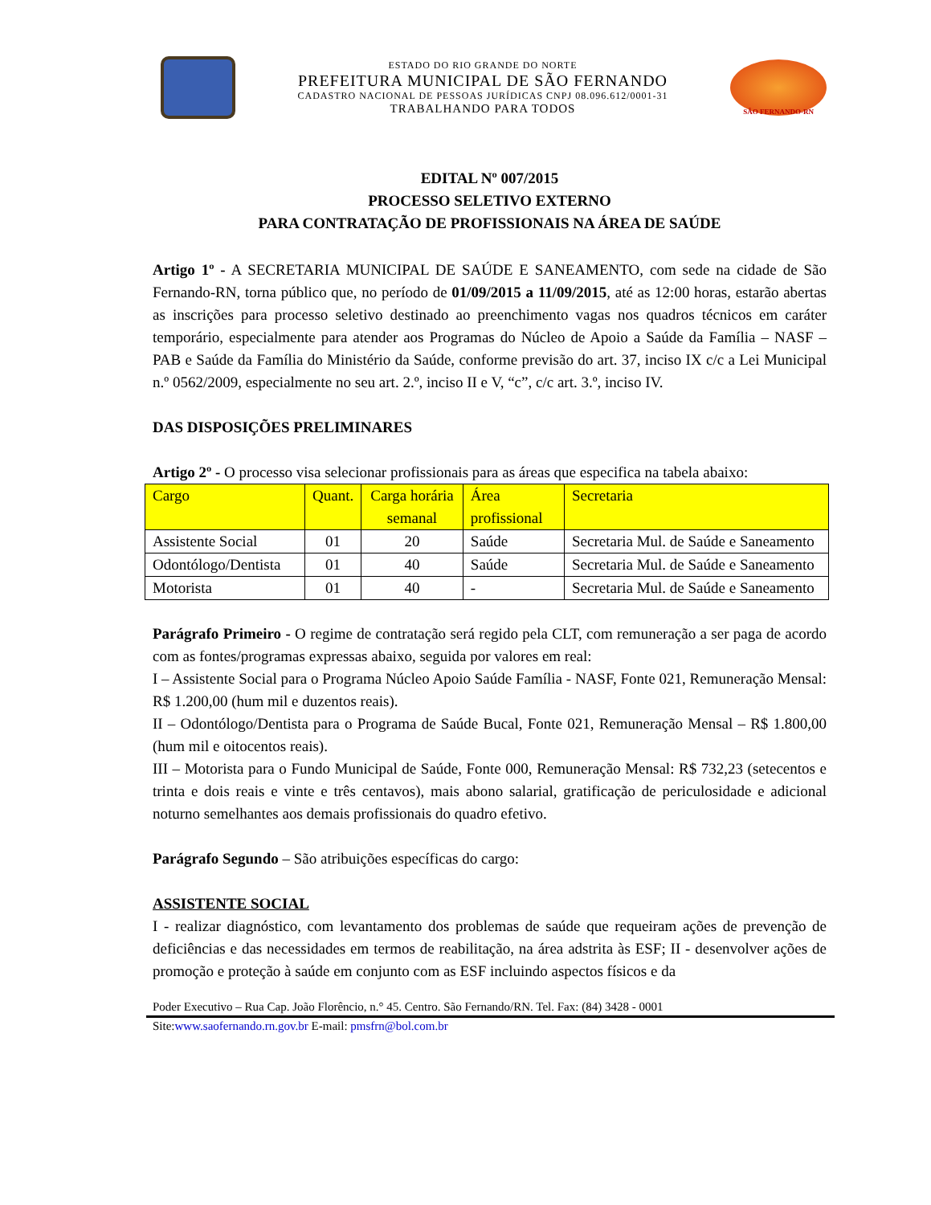ESTADO DO RIO GRANDE DO NORTE
PREFEITURA MUNICIPAL DE SÃO FERNANDO
CADASTRO NACIONAL DE PESSOAS JURÍDICAS CNPJ 08.096.612/0001-31
TRABALHANDO PARA TODOS
SÃO FERNANDO-RN
EDITAL Nº 007/2015
PROCESSO SELETIVO EXTERNO
PARA CONTRATAÇÃO DE PROFISSIONAIS NA ÁREA DE SAÚDE
Artigo 1º - A SECRETARIA MUNICIPAL DE SAÚDE E SANEAMENTO, com sede na cidade de São Fernando-RN, torna público que, no período de 01/09/2015 a 11/09/2015, até as 12:00 horas, estarão abertas as inscrições para processo seletivo destinado ao preenchimento vagas nos quadros técnicos em caráter temporário, especialmente para atender aos Programas do Núcleo de Apoio a Saúde da Família – NASF – PAB e Saúde da Família do Ministério da Saúde, conforme previsão do art. 37, inciso IX c/c a Lei Municipal n.º 0562/2009, especialmente no seu art. 2.º, inciso II e V, “c”, c/c art. 3.º, inciso IV.
DAS DISPOSIÇÕES PRELIMINARES
Artigo 2º - O processo visa selecionar profissionais para as áreas que especifica na tabela abaixo:
| Cargo | Quant. | Carga horária semanal | Área profissional | Secretaria |
| --- | --- | --- | --- | --- |
| Assistente Social | 01 | 20 | Saúde | Secretaria Mul. de Saúde e Saneamento |
| Odontólogo/Dentista | 01 | 40 | Saúde | Secretaria Mul. de Saúde e Saneamento |
| Motorista | 01 | 40 | - | Secretaria Mul. de Saúde e Saneamento |
Parágrafo Primeiro - O regime de contratação será regido pela CLT, com remuneração a ser paga de acordo com as fontes/programas expressas abaixo, seguida por valores em real:
I – Assistente Social para o Programa Núcleo Apoio Saúde Família - NASF, Fonte 021, Remuneração Mensal: R$ 1.200,00 (hum mil e duzentos reais).
II – Odontólogo/Dentista para o Programa de Saúde Bucal, Fonte 021, Remuneração Mensal – R$ 1.800,00 (hum mil e oitocentos reais).
III – Motorista para o Fundo Municipal de Saúde, Fonte 000, Remuneração Mensal: R$ 732,23 (setecentos e trinta e dois reais e vinte e três centavos), mais abono salarial, gratificação de periculosidade e adicional noturno semelhantes aos demais profissionais do quadro efetivo.
Parágrafo Segundo – São atribuições específicas do cargo:
ASSISTENTE SOCIAL
I - realizar diagnóstico, com levantamento dos problemas de saúde que requeiram ações de prevenção de deficiências e das necessidades em termos de reabilitação, na área adstrita às ESF; II - desenvolver ações de promoção e proteção à saúde em conjunto com as ESF incluindo aspectos físicos e da
Poder Executivo – Rua Cap. João Florêncio, n.° 45. Centro. São Fernando/RN. Tel. Fax: (84) 3428 - 0001
Site:www.saofernando.rn.gov.br E-mail: pmsfrn@bol.com.br